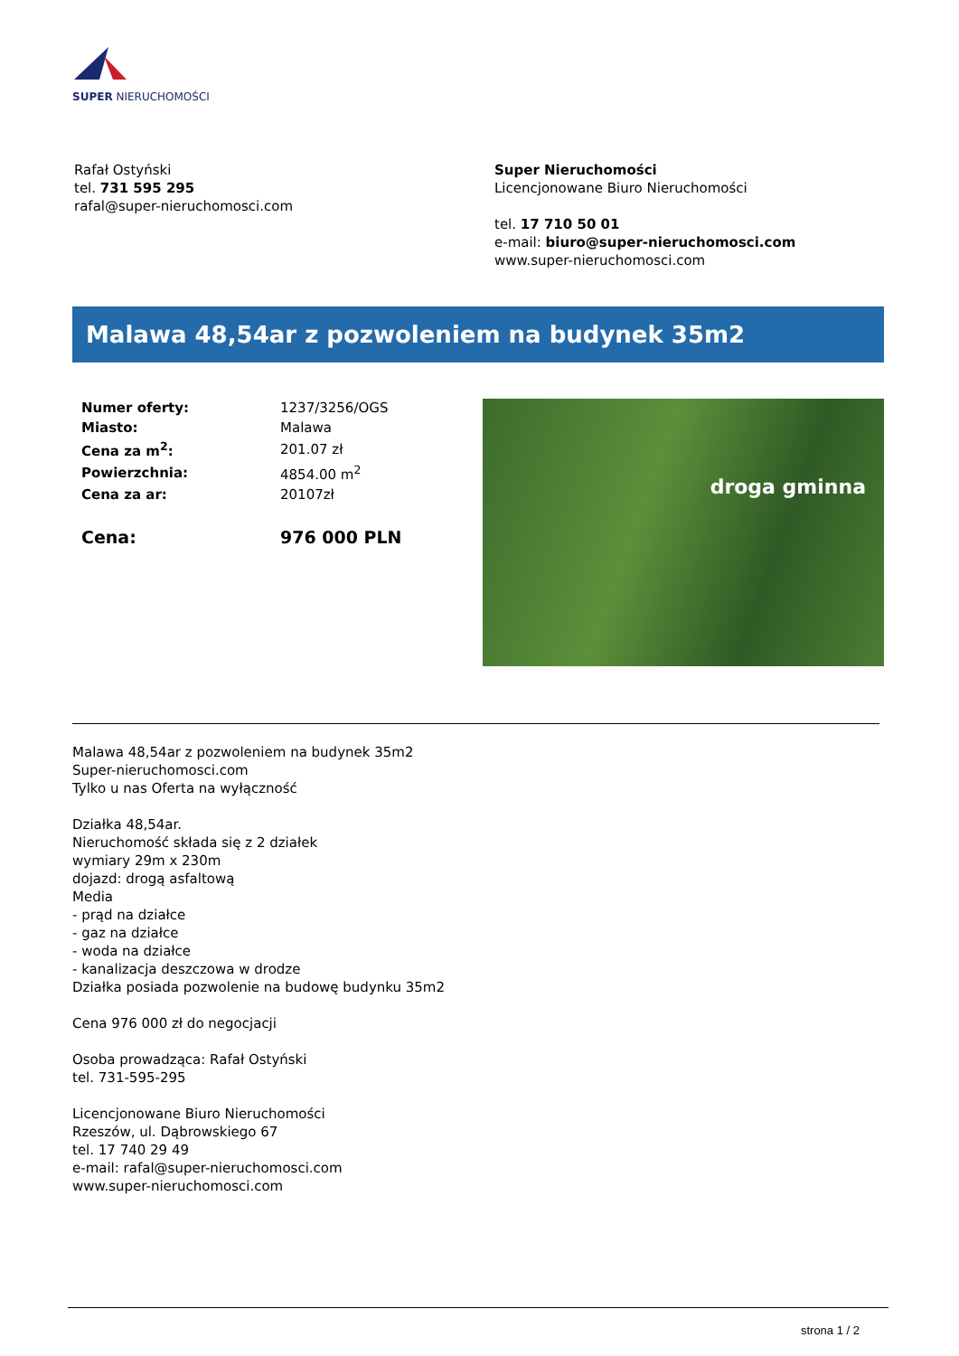SUPER NIERUCHOMOŚCI
Rafał Ostyński
tel. 731 595 295
rafal@super-nieruchomosci.com
Super Nieruchomości
Licencjonowane Biuro Nieruchomości
tel. 17 710 50 01
e-mail: biuro@super-nieruchomosci.com
www.super-nieruchomosci.com
Malawa 48,54ar z pozwoleniem na budynek 35m2
| Numer oferty: | 1237/3256/OGS |
| Miasto: | Malawa |
| Cena za m<sup>2</sup>: | 201.07 zł |
| Powierzchnia: | 4854.00 m<sup>2</sup> |
| Cena za ar: | 20107zł |
| Cena: | 976 000 PLN |
droga gminna
Malawa 48,54ar z pozwoleniem na budynek 35m2
Super-nieruchomosci.com
Tylko u nas Oferta na wyłączność
Działka 48,54ar.
Nieruchomość składa się z 2 działek
wymiary 29m x 230m
dojazd: drogą asfaltową
Media
- prąd na działce
- gaz na działce
- woda na działce
- kanalizacja deszczowa w drodze
Działka posiada pozwolenie na budowę budynku 35m2
Cena 976 000 zł do negocjacji
Osoba prowadząca: Rafał Ostyński
tel. 731-595-295
Licencjonowane Biuro Nieruchomości
Rzeszów, ul. Dąbrowskiego 67
tel. 17 740 29 49
e-mail: rafal@super-nieruchomosci.com
www.super-nieruchomosci.com
strona 1 / 2